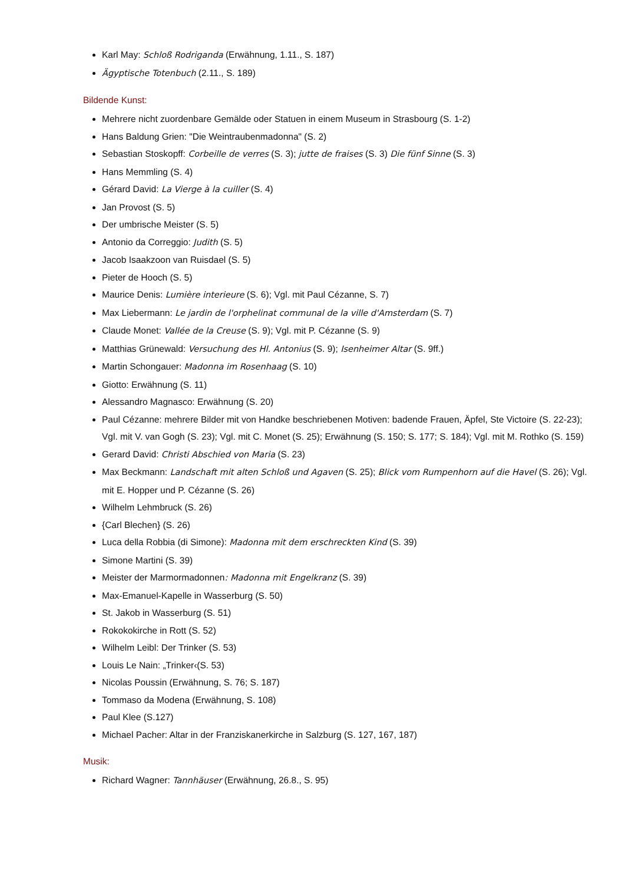Karl May: Schloß Rodriganda (Erwähnung, 1.11., S. 187)
Ägyptische Totenbuch (2.11., S. 189)
Bildende Kunst:
Mehrere nicht zuordenbare Gemälde oder Statuen in einem Museum in Strasbourg (S. 1-2)
Hans Baldung Grien: "Die Weintraubenmadonna" (S. 2)
Sebastian Stoskopff: Corbeille de verres (S. 3); jutte de fraises (S. 3) Die fünf Sinne (S. 3)
Hans Memmling (S. 4)
Gérard David: La Vierge à la cuiller (S. 4)
Jan Provost (S. 5)
Der umbrische Meister (S. 5)
Antonio da Correggio: Judith (S. 5)
Jacob Isaakzoon van Ruisdael (S. 5)
Pieter de Hooch (S. 5)
Maurice Denis: Lumière interieure (S. 6); Vgl. mit Paul Cézanne, S. 7)
Max Liebermann: Le jardin de l'orphelinat communal de la ville d'Amsterdam (S. 7)
Claude Monet: Vallée de la Creuse (S. 9); Vgl. mit P. Cézanne (S. 9)
Matthias Grünewald: Versuchung des Hl. Antonius (S. 9); Isenheimer Altar (S. 9ff.)
Martin Schongauer: Madonna im Rosenhaag (S. 10)
Giotto: Erwähnung (S. 11)
Alessandro Magnasco: Erwähnung (S. 20)
Paul Cézanne: mehrere Bilder mit von Handke beschriebenen Motiven: badende Frauen, Äpfel, Ste Victoire (S. 22-23); Vgl. mit V. van Gogh (S. 23); Vgl. mit C. Monet (S. 25); Erwähnung (S. 150; S. 177; S. 184); Vgl. mit M. Rothko (S. 159)
Gerard David: Christi Abschied von Maria (S. 23)
Max Beckmann: Landschaft mit alten Schloß und Agaven (S. 25); Blick vom Rumpenhorn auf die Havel (S. 26); Vgl. mit E. Hopper und P. Cézanne (S. 26)
Wilhelm Lehmbruck (S. 26)
{Carl Blechen} (S. 26)
Luca della Robbia (di Simone): Madonna mit dem erschreckten Kind (S. 39)
Simone Martini (S. 39)
Meister der Marmormadonnen: Madonna mit Engelkranz (S. 39)
Max-Emanuel-Kapelle in Wasserburg (S. 50)
St. Jakob in Wasserburg (S. 51)
Rokokokirche in Rott (S. 52)
Wilhelm Leibl: Der Trinker (S. 53)
Louis Le Nain: „Trinker‹(S. 53)
Nicolas Poussin (Erwähnung, S. 76; S. 187)
Tommaso da Modena (Erwähnung, S. 108)
Paul Klee (S.127)
Michael Pacher: Altar in der Franziskanerkirche in Salzburg (S. 127, 167, 187)
Musik:
Richard Wagner: Tannhäuser (Erwähnung, 26.8., S. 95)